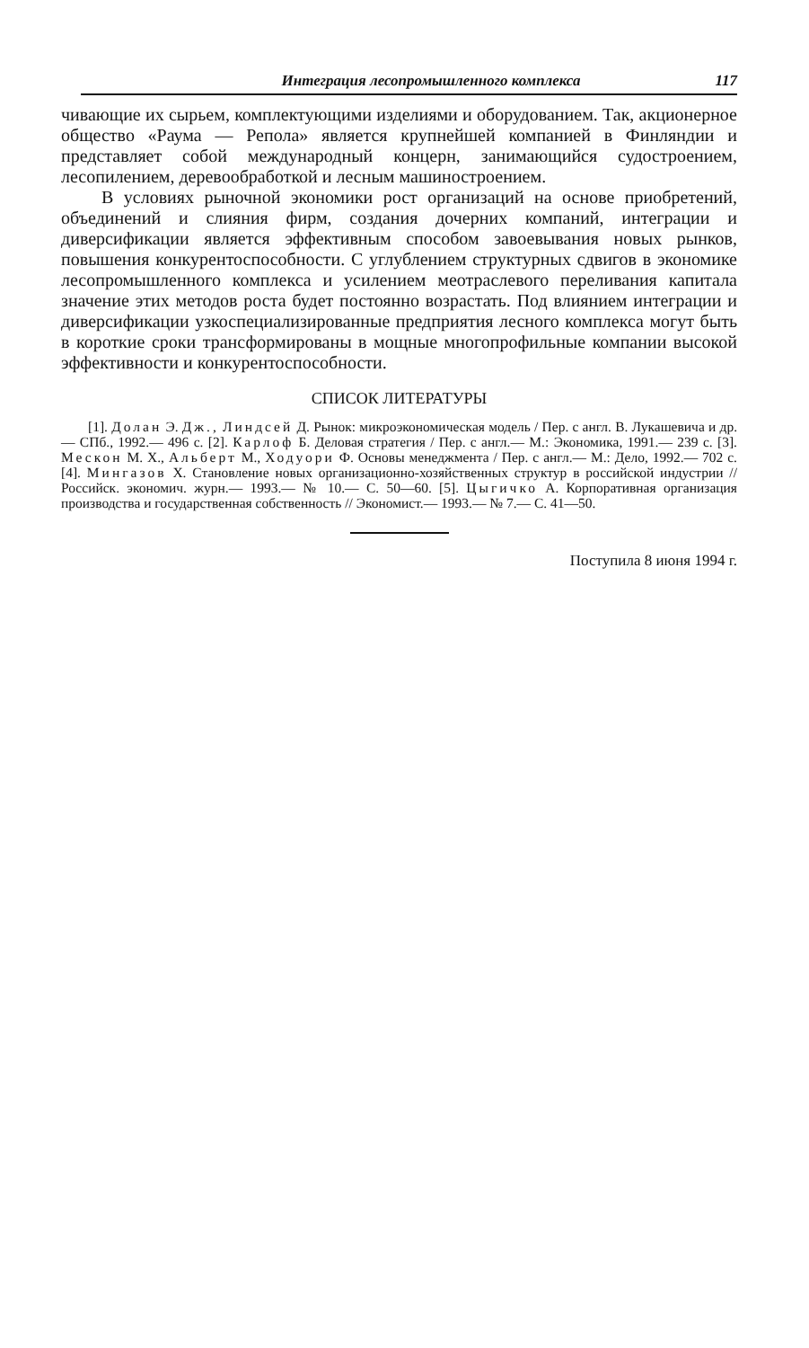Интеграция лесопромышленного комплекса 117
чивающие их сырьем, комплектующими изделиями и оборудованием. Так, акционерное общество «Раума — Репола» является крупнейшей компанией в Финляндии и представляет собой международный концерн, занимающийся судостроением, лесопилением, деревообработкой и лесным машиностроением.
В условиях рыночной экономики рост организаций на основе приобретений, объединений и слияния фирм, создания дочерних компаний, интеграции и диверсификации является эффективным способом завоевывания новых рынков, повышения конкурентоспособности. С углублением структурных сдвигов в экономике лесопромышленного комплекса и усилением меотраслевого переливания капитала значение этих методов роста будет постоянно возрастать. Под влиянием интеграции и диверсификации узкоспециализированные предприятия лесного комплекса могут быть в короткие сроки трансформированы в мощные многопрофильные компании высокой эффективности и конкурентоспособности.
СПИСОК ЛИТЕРАТУРЫ
[1]. Долан Э. Дж., Линдсей Д. Рынок: микроэкономическая модель / Пер. с англ. В. Лукашевича и др.— СПб., 1992.— 496 с. [2]. Карлоф Б. Деловая стратегия / Пер. с англ.— М.: Экономика, 1991.— 239 с. [3]. Мескон М. Х., Альберт М., Ходуори Ф. Основы менеджмента / Пер. с англ.— М.: Дело, 1992.— 702 с. [4]. Мингазов Х. Становление новых организационно-хозяйственных структур в российской индустрии // Российск. экономич. журн.— 1993.— № 10.— С. 50—60. [5]. Цыгичко А. Корпоративная организация производства и государственная собственность // Экономист.— 1993.— № 7.— С. 41—50.
Поступила 8 июня 1994 г.